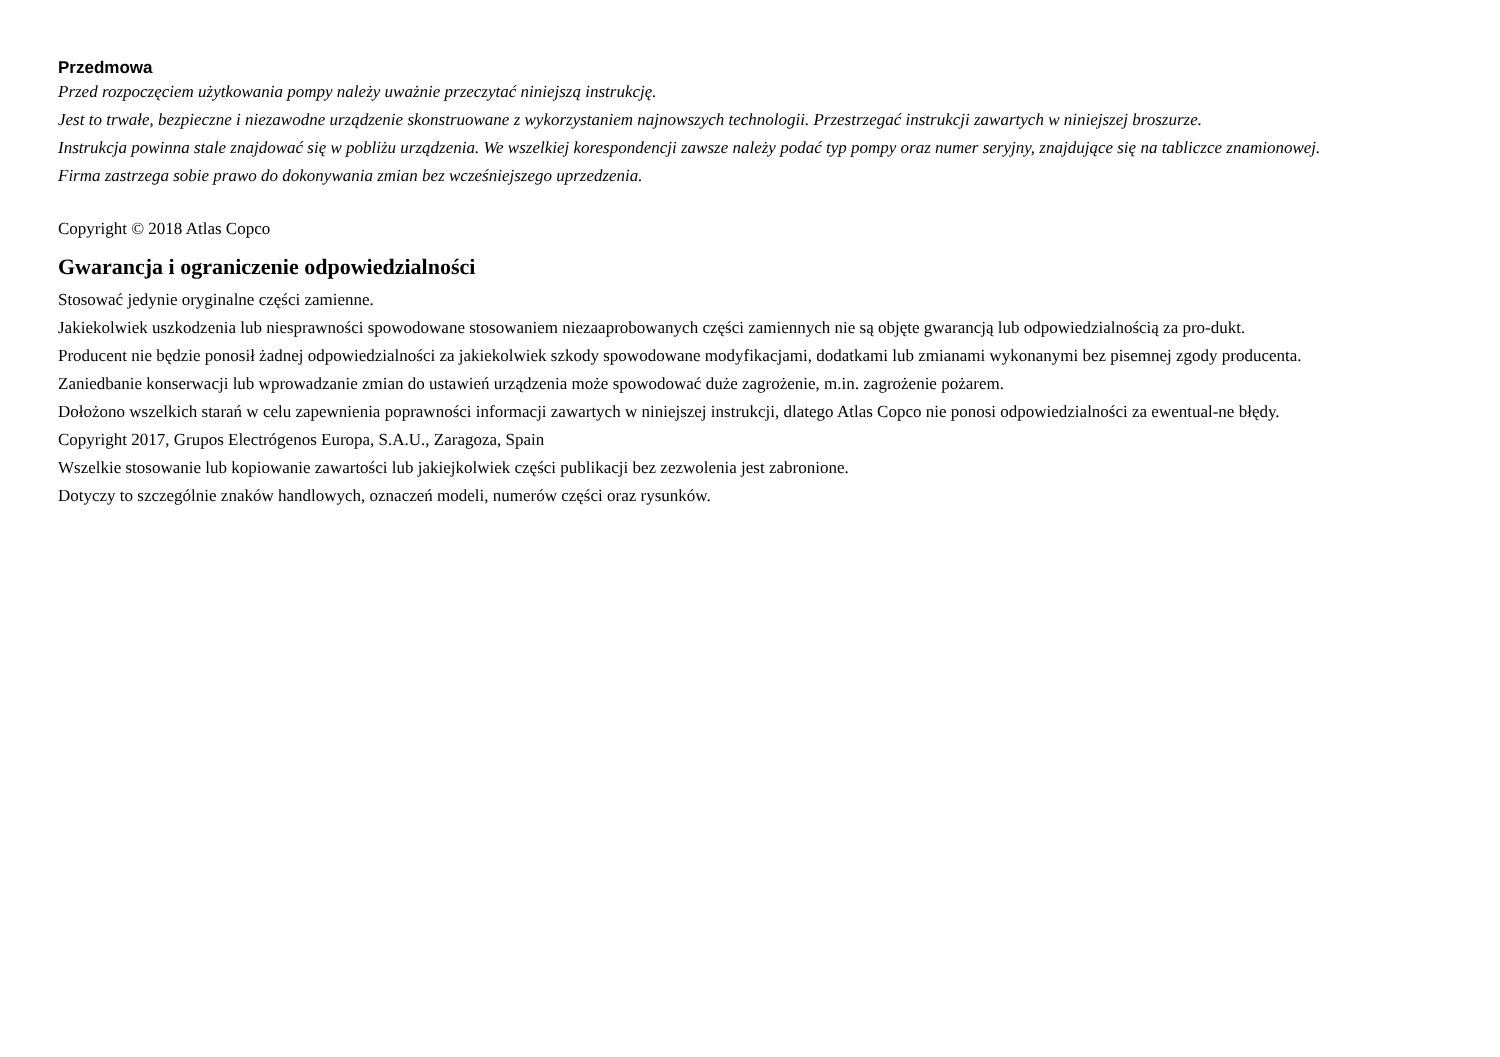Przedmowa
Przed rozpoczęciem użytkowania pompy należy uważnie przeczytać niniejszą instrukcję.
Jest to trwałe, bezpieczne i niezawodne urządzenie skonstruowane z wykorzystaniem najnowszych technologii. Przestrzegać instrukcji zawartych w niniejszej broszurze.
Instrukcja powinna stale znajdować się w pobliżu urządzenia. We wszelkiej korespondencji zawsze należy podać typ pompy oraz numer seryjny, znajdujące się na tabliczce znamionowej.
Firma zastrzega sobie prawo do dokonywania zmian bez wcześniejszego uprzedzenia.
Copyright © 2018 Atlas Copco
Gwarancja i ograniczenie odpowiedzialności
Stosować jedynie oryginalne części zamienne.
Jakiekolwiek uszkodzenia lub niesprawności spowodowane stosowaniem niezaaprobowanych części zamiennych nie są objęte gwarancją lub odpowiedzialnością za pro-dukt.
Producent nie będzie ponosił żadnej odpowiedzialności za jakiekolwiek szkody spowodowane modyfikacjami, dodatkami lub zmianami wykonanymi bez pisemnej zgody producenta.
Zaniedbanie konserwacji lub wprowadzanie zmian do ustawień urządzenia może spowodować duże zagrożenie, m.in. zagrożenie pożarem.
Dołożono wszelkich starań w celu zapewnienia poprawności informacji zawartych w niniejszej instrukcji, dlatego Atlas Copco nie ponosi odpowiedzialności za ewentual-ne błędy.
Copyright 2017, Grupos Electrógenos Europa, S.A.U., Zaragoza, Spain
Wszelkie stosowanie lub kopiowanie zawartości lub jakiejkolwiek części publikacji bez zezwolenia jest zabronione.
Dotyczy to szczególnie znaków handlowych, oznaczeń modeli, numerów części oraz rysunków.